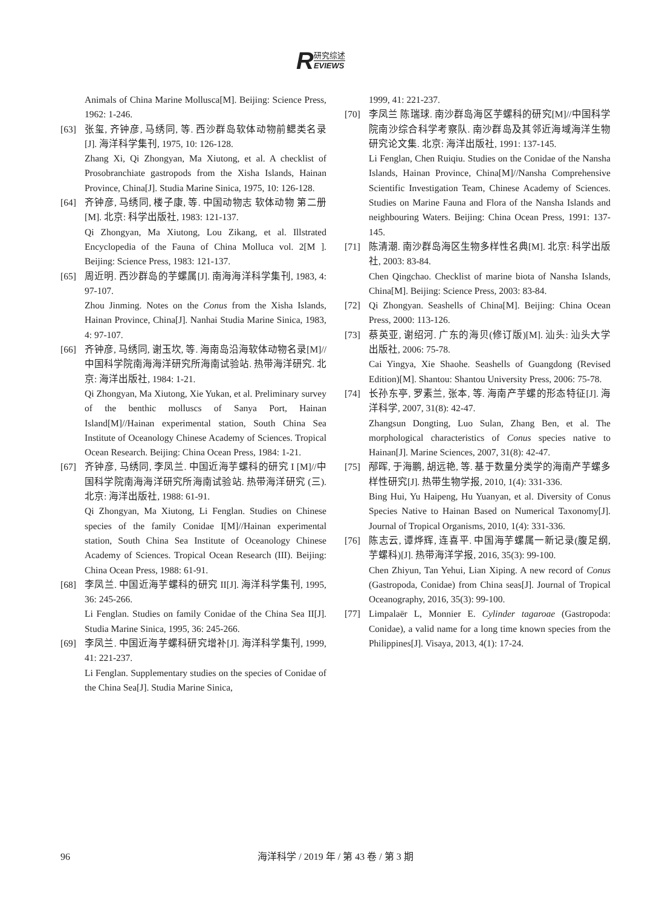R
研究综述
EVIEWS
Animals of China Marine Mollusca[M]. Beijing: Science Press, 1962: 1-246.
[63] 张玺, 齐钟彦, 马绣同, 等. 西沙群岛软体动物前鳃类名录[J]. 海洋科学集刊, 1975, 10: 126-128.
Zhang Xi, Qi Zhongyan, Ma Xiutong, et al. A checklist of Prosobranchiate gastropods from the Xisha Islands, Hainan Province, China[J]. Studia Marine Sinica, 1975, 10: 126-128.
[64] 齐钟彦, 马绣同, 楼子康, 等. 中国动物志 软体动物 第二册[M]. 北京: 科学出版社, 1983: 121-137.
Qi Zhongyan, Ma Xiutong, Lou Zikang, et al. Illstrated Encyclopedia of the Fauna of China Molluca vol. 2[M ]. Beijing: Science Press, 1983: 121-137.
[65] 周近明. 西沙群岛的芋螺属[J]. 南海海洋科学集刊, 1983, 4: 97-107.
Zhou Jinming. Notes on the Conus from the Xisha Islands, Hainan Province, China[J]. Nanhai Studia Marine Sinica, 1983, 4: 97-107.
[66] 齐钟彦, 马绣同, 谢玉坎, 等. 海南岛沿海软体动物名录[M]//中国科学院南海海洋研究所海南试验站. 热带海洋研究. 北京: 海洋出版社, 1984: 1-21.
Qi Zhongyan, Ma Xiutong, Xie Yukan, et al. Preliminary survey of the benthic molluscs of Sanya Port, Hainan Island[M]//Hainan experimental station, South China Sea Institute of Oceanology Chinese Academy of Sciences. Tropical Ocean Research. Beijing: China Ocean Press, 1984: 1-21.
[67] 齐钟彦, 马绣同, 李凤兰. 中国近海芋螺科的研究 I [M]//中国科学院南海海洋研究所海南试验站. 热带海洋研究 (三). 北京: 海洋出版社, 1988: 61-91.
Qi Zhongyan, Ma Xiutong, Li Fenglan. Studies on Chinese species of the family Conidae I[M]//Hainan experimental station, South China Sea Institute of Oceanology Chinese Academy of Sciences. Tropical Ocean Research (III). Beijing: China Ocean Press, 1988: 61-91.
[68] 李凤兰. 中国近海芋螺科的研究 II[J]. 海洋科学集刊, 1995, 36: 245-266.
Li Fenglan. Studies on family Conidae of the China Sea II[J]. Studia Marine Sinica, 1995, 36: 245-266.
[69] 李凤兰. 中国近海芋螺科研究增补[J]. 海洋科学集刊, 1999, 41: 221-237.
Li Fenglan. Supplementary studies on the species of Conidae of the China Sea[J]. Studia Marine Sinica,
1999, 41: 221-237.
[70] 李凤兰 陈瑞球. 南沙群岛海区芋螺科的研究[M]//中国科学院南沙综合科学考察队. 南沙群岛及其邻近海域海洋生物研究论文集. 北京: 海洋出版社, 1991: 137-145.
Li Fenglan, Chen Ruiqiu. Studies on the Conidae of the Nansha Islands, Hainan Province, China[M]//Nansha Comprehensive Scientific Investigation Team, Chinese Academy of Sciences. Studies on Marine Fauna and Flora of the Nansha Islands and neighbouring Waters. Beijing: China Ocean Press, 1991: 137-145.
[71] 陈清潮. 南沙群岛海区生物多样性名典[M]. 北京: 科学出版社, 2003: 83-84.
Chen Qingchao. Checklist of marine biota of Nansha Islands, China[M]. Beijing: Science Press, 2003: 83-84.
[72] Qi Zhongyan. Seashells of China[M]. Beijing: China Ocean Press, 2000: 113-126.
[73] 蔡英亚, 谢绍河. 广东的海贝(修订版)[M]. 汕头: 汕头大学出版社, 2006: 75-78.
Cai Yingya, Xie Shaohe. Seashells of Guangdong (Revised Edition)[M]. Shantou: Shantou University Press, 2006: 75-78.
[74] 长孙东亭, 罗素兰, 张本, 等. 海南产芋螺的形态特征[J]. 海洋科学, 2007, 31(8): 42-47.
Zhangsun Dongting, Luo Sulan, Zhang Ben, et al. The morphological characteristics of Conus species native to Hainan[J]. Marine Sciences, 2007, 31(8): 42-47.
[75] 邴晖, 于海鹏, 胡远艳, 等. 基于数量分类学的海南产芋螺多样性研究[J]. 热带生物学报, 2010, 1(4): 331-336.
Bing Hui, Yu Haipeng, Hu Yuanyan, et al. Diversity of Conus Species Native to Hainan Based on Numerical Taxonomy[J]. Journal of Tropical Organisms, 2010, 1(4): 331-336.
[76] 陈志云, 谭烨辉, 连喜平. 中国海芋螺属一新记录(腹足纲, 芋螺科)[J]. 热带海洋学报, 2016, 35(3): 99-100.
Chen Zhiyun, Tan Yehui, Lian Xiping. A new record of Conus (Gastropoda, Conidae) from China seas[J]. Journal of Tropical Oceanography, 2016, 35(3): 99-100.
[77] Limpalaër L, Monnier E. Cylinder tagaroae (Gastropoda: Conidae), a valid name for a long time known species from the Philippines[J]. Visaya, 2013, 4(1): 17-24.
96
海洋科学 / 2019 年 / 第 43 卷 / 第 3 期